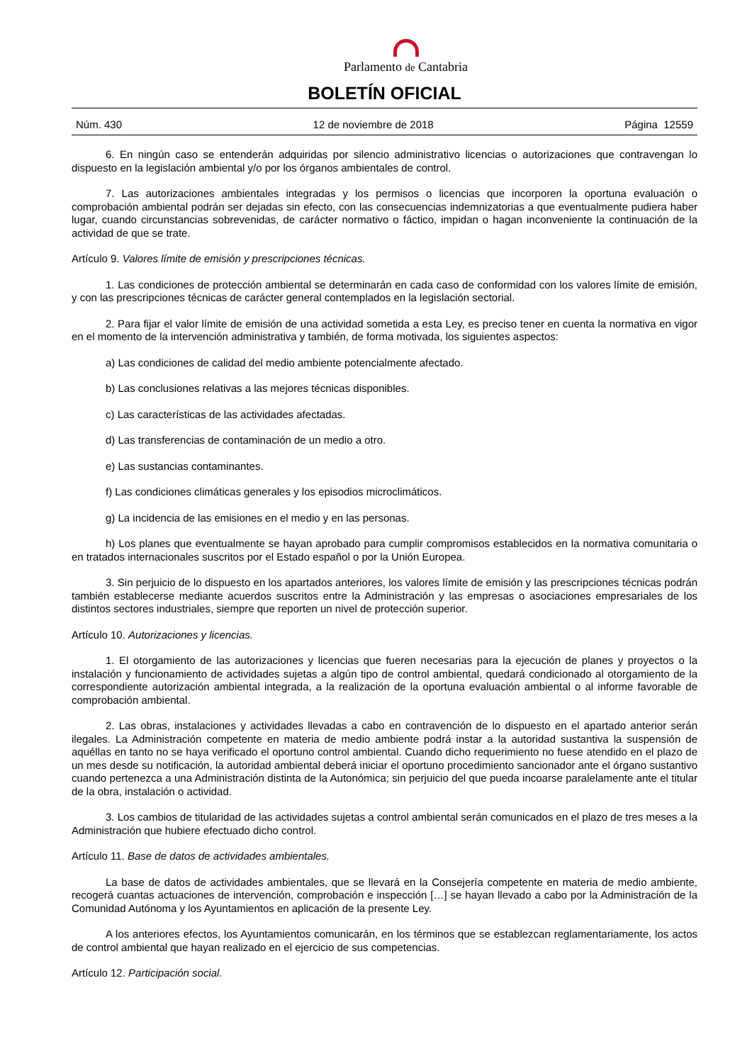Parlamento de Cantabria
BOLETÍN OFICIAL
Núm. 430 12 de noviembre de 2018 Página 12559
6. En ningún caso se entenderán adquiridas por silencio administrativo licencias o autorizaciones que contravengan lo dispuesto en la legislación ambiental y/o por los órganos ambientales de control.
7. Las autorizaciones ambientales integradas y los permisos o licencias que incorporen la oportuna evaluación o comprobación ambiental podrán ser dejadas sin efecto, con las consecuencias indemnizatorias a que eventualmente pudiera haber lugar, cuando circunstancias sobrevenidas, de carácter normativo o fáctico, impidan o hagan inconveniente la continuación de la actividad de que se trate.
Artículo 9. Valores límite de emisión y prescripciones técnicas.
1. Las condiciones de protección ambiental se determinarán en cada caso de conformidad con los valores límite de emisión, y con las prescripciones técnicas de carácter general contemplados en la legislación sectorial.
2. Para fijar el valor límite de emisión de una actividad sometida a esta Ley, es preciso tener en cuenta la normativa en vigor en el momento de la intervención administrativa y también, de forma motivada, los siguientes aspectos:
a) Las condiciones de calidad del medio ambiente potencialmente afectado.
b) Las conclusiones relativas a las mejores técnicas disponibles.
c) Las características de las actividades afectadas.
d) Las transferencias de contaminación de un medio a otro.
e) Las sustancias contaminantes.
f) Las condiciones climáticas generales y los episodios microclimáticos.
g) La incidencia de las emisiones en el medio y en las personas.
h) Los planes que eventualmente se hayan aprobado para cumplir compromisos establecidos en la normativa comunitaria o en tratados internacionales suscritos por el Estado español o por la Unión Europea.
3. Sin perjuicio de lo dispuesto en los apartados anteriores, los valores límite de emisión y las prescripciones técnicas podrán también establecerse mediante acuerdos suscritos entre la Administración y las empresas o asociaciones empresariales de los distintos sectores industriales, siempre que reporten un nivel de protección superior.
Artículo 10. Autorizaciones y licencias.
1. El otorgamiento de las autorizaciones y licencias que fueren necesarias para la ejecución de planes y proyectos o la instalación y funcionamiento de actividades sujetas a algún tipo de control ambiental, quedará condicionado al otorgamiento de la correspondiente autorización ambiental integrada, a la realización de la oportuna evaluación ambiental o al informe favorable de comprobación ambiental.
2. Las obras, instalaciones y actividades llevadas a cabo en contravención de lo dispuesto en el apartado anterior serán ilegales. La Administración competente en materia de medio ambiente podrá instar a la autoridad sustantiva la suspensión de aquéllas en tanto no se haya verificado el oportuno control ambiental. Cuando dicho requerimiento no fuese atendido en el plazo de un mes desde su notificación, la autoridad ambiental deberá iniciar el oportuno procedimiento sancionador ante el órgano sustantivo cuando pertenezca a una Administración distinta de la Autonómica; sin perjuicio del que pueda incoarse paralelamente ante el titular de la obra, instalación o actividad.
3. Los cambios de titularidad de las actividades sujetas a control ambiental serán comunicados en el plazo de tres meses a la Administración que hubiere efectuado dicho control.
Artículo 11. Base de datos de actividades ambientales.
La base de datos de actividades ambientales, que se llevará en la Consejería competente en materia de medio ambiente, recogerá cuantas actuaciones de intervención, comprobación e inspección […] se hayan llevado a cabo por la Administración de la Comunidad Autónoma y los Ayuntamientos en aplicación de la presente Ley.
A los anteriores efectos, los Ayuntamientos comunicarán, en los términos que se establezcan reglamentariamente, los actos de control ambiental que hayan realizado en el ejercicio de sus competencias.
Artículo 12. Participación social.